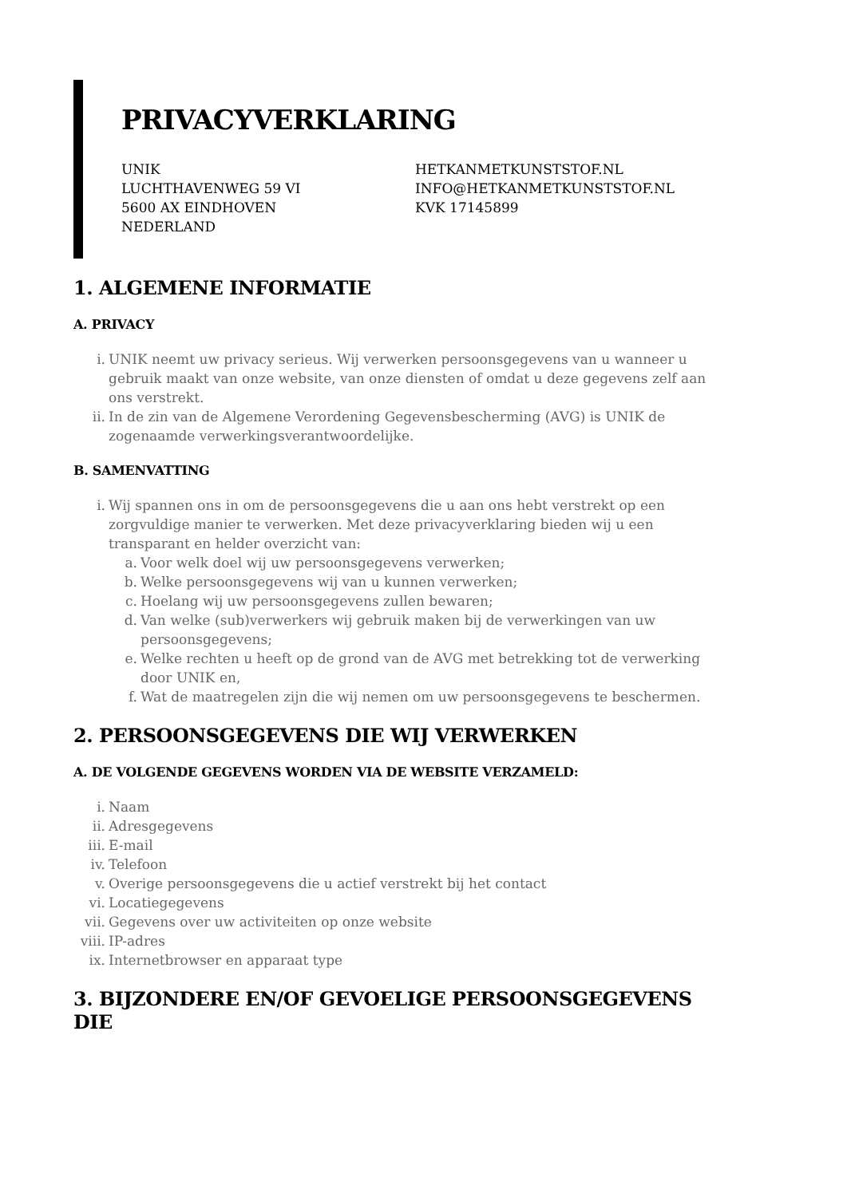PRIVACYVERKLARING
UNIK
LUCHTHAVENWEG 59 VI
5600 AX EINDHOVEN
NEDERLAND
HETKANMETKUNSTSTOF.NL
INFO@HETKANMETKUNSTSTOF.NL
KVK 17145899
1. ALGEMENE INFORMATIE
A. PRIVACY
i. UNIK neemt uw privacy serieus. Wij verwerken persoonsgegevens van u wanneer u gebruik maakt van onze website, van onze diensten of omdat u deze gegevens zelf aan ons verstrekt.
ii. In de zin van de Algemene Verordening Gegevensbescherming (AVG) is UNIK de zogenaamde verwerkingsverantwoordelijke.
B. SAMENVATTING
i. Wij spannen ons in om de persoonsgegevens die u aan ons hebt verstrekt op een zorgvuldige manier te verwerken. Met deze privacyverklaring bieden wij u een transparant en helder overzicht van:
a. Voor welk doel wij uw persoonsgegevens verwerken;
b. Welke persoonsgegevens wij van u kunnen verwerken;
c. Hoelang wij uw persoonsgegevens zullen bewaren;
d. Van welke (sub)verwerkers wij gebruik maken bij de verwerkingen van uw persoonsgegevens;
e. Welke rechten u heeft op de grond van de AVG met betrekking tot de verwerking door UNIK en,
f. Wat de maatregelen zijn die wij nemen om uw persoonsgegevens te beschermen.
2. PERSOONSGEGEVENS DIE WIJ VERWERKEN
A. DE VOLGENDE GEGEVENS WORDEN VIA DE WEBSITE VERZAMELD:
i. Naam
ii. Adresgegevens
iii. E-mail
iv. Telefoon
v. Overige persoonsgegevens die u actief verstrekt bij het contact
vi. Locatiegegevens
vii. Gegevens over uw activiteiten op onze website
viii. IP-adres
ix. Internetbrowser en apparaat type
3. BIJZONDERE EN/OF GEVOELIGE PERSOONSGEGEVENS DIE